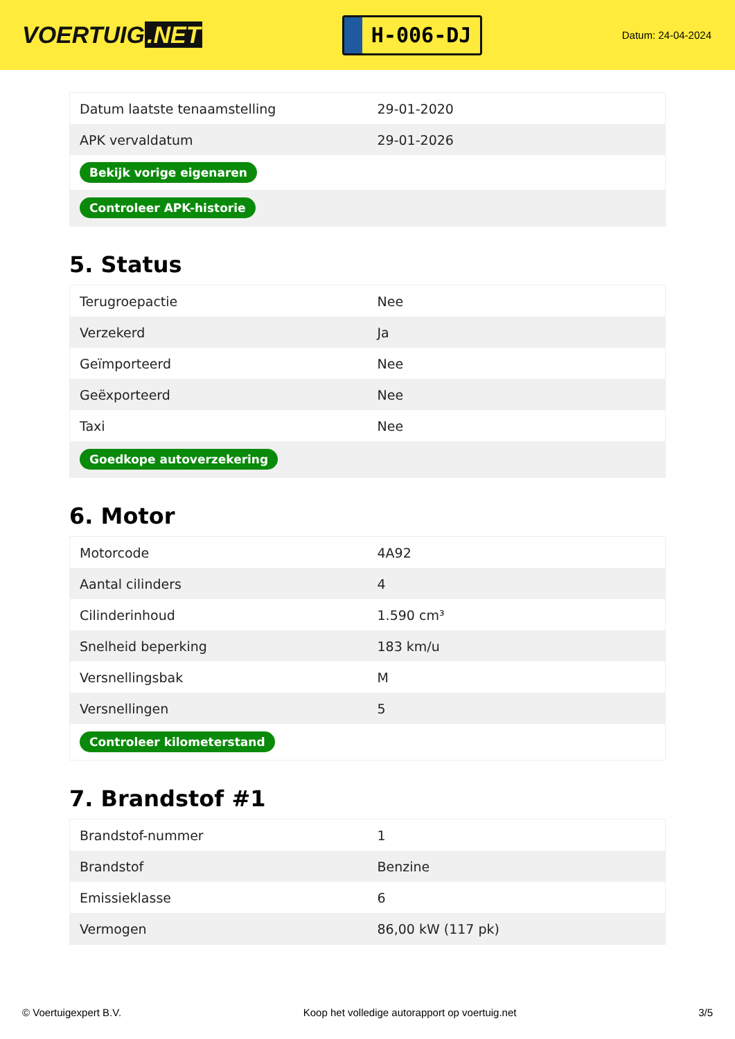VOERTUIG.NET
H-006-DJ
Datum: 24-04-2024
| Datum laatste tenaamstelling | 29-01-2020 |
| APK vervaldatum | 29-01-2026 |
| Bekijk vorige eigenaren | |
| Controleer APK-historie | |
5. Status
| Terugroepactie | Nee |
| Verzekerd | Ja |
| Geïmporteerd | Nee |
| Geëxporteerd | Nee |
| Taxi | Nee |
| Goedkope autoverzekering | |
6. Motor
| Motorcode | 4A92 |
| Aantal cilinders | 4 |
| Cilinderinhoud | 1.590 cm³ |
| Snelheid beperking | 183 km/u |
| Versnellingsbak | M |
| Versnellingen | 5 |
| Controleer kilometerstand | |
7. Brandstof #1
| Brandstof-nummer | 1 |
| Brandstof | Benzine |
| Emissieklasse | 6 |
| Vermogen | 86,00 kW (117 pk) |
© Voertuigexpert B.V. Koop het volledige autorapport op voertuig.net 3/5